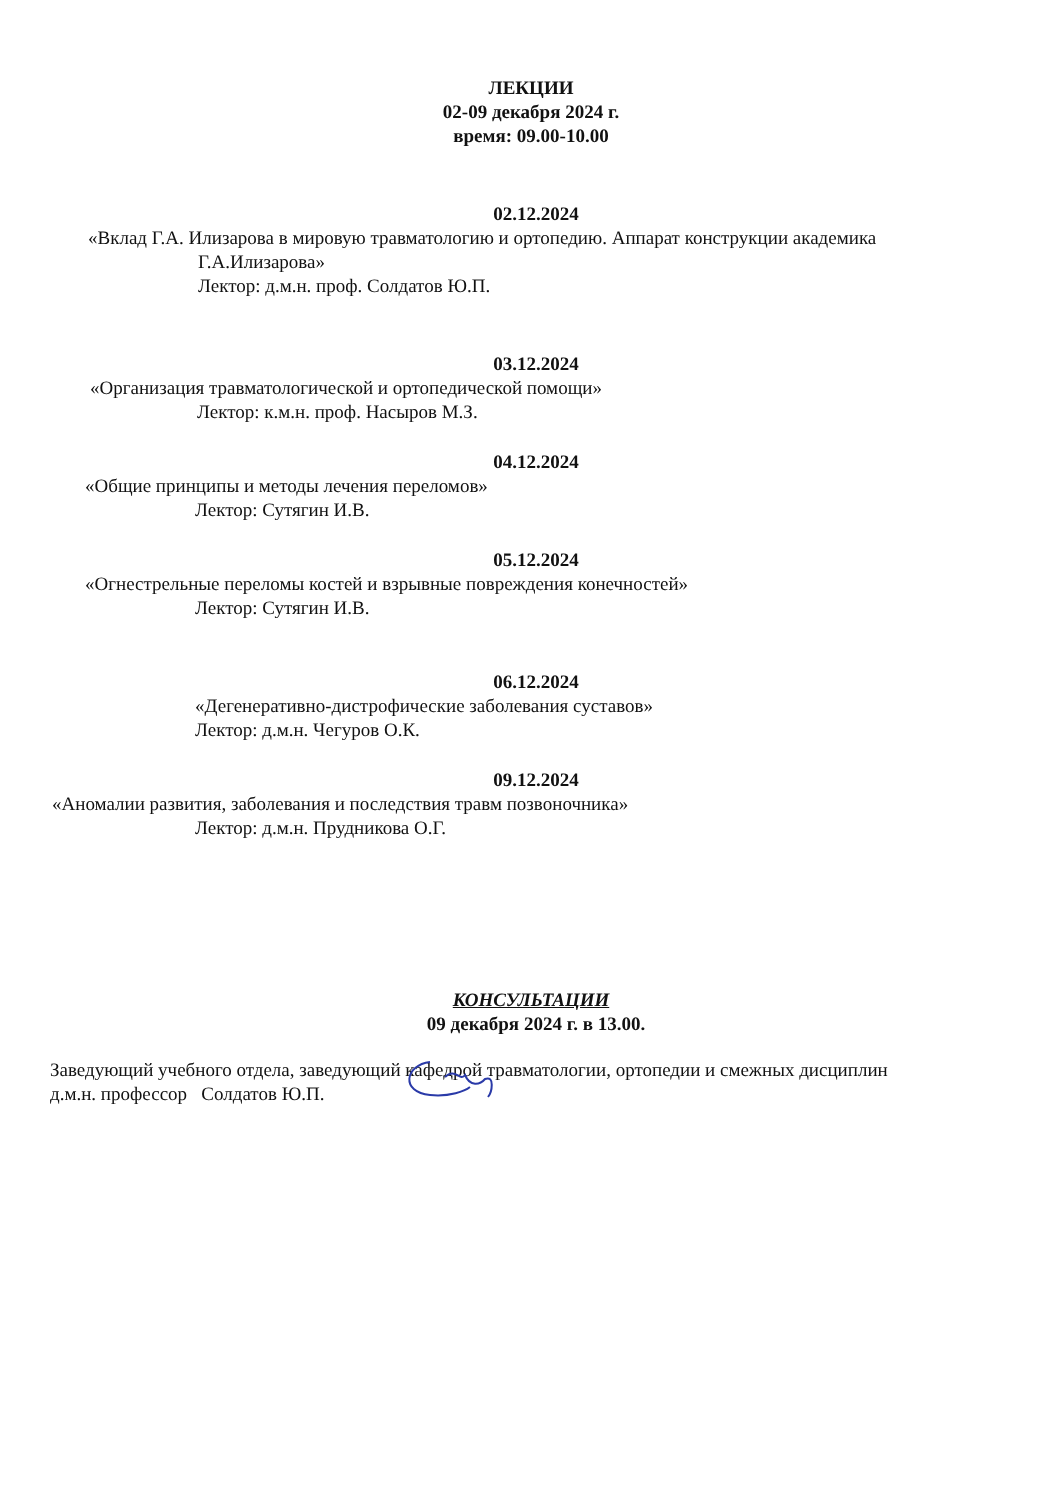ЛЕКЦИИ
02-09 декабря 2024 г.
время: 09.00-10.00
02.12.2024
«Вклад Г.А. Илизарова в мировую травматологию и ортопедию. Аппарат конструкции академика
Г.А.Илизарова»
Лектор: д.м.н. проф. Солдатов Ю.П.
03.12.2024
«Организация травматологической и ортопедической помощи»
Лектор: к.м.н. проф. Насыров М.З.
04.12.2024
«Общие принципы и методы лечения переломов»
Лектор: Сутягин И.В.
05.12.2024
«Огнестрельные переломы костей и взрывные повреждения конечностей»
Лектор: Сутягин И.В.
06.12.2024
«Дегенеративно-дистрофические заболевания суставов»
Лектор: д.м.н. Чегуров О.К.
09.12.2024
«Аномалии развития, заболевания и последствия травм позвоночника»
Лектор: д.м.н. Прудникова О.Г.
КОНСУЛЬТАЦИИ
09 декабря 2024 г. в 13.00.
Заведующий учебного отдела, заведующий кафедрой травматологии, ортопедии и смежных дисциплин
д.м.н. профессор Солдатов Ю.П.